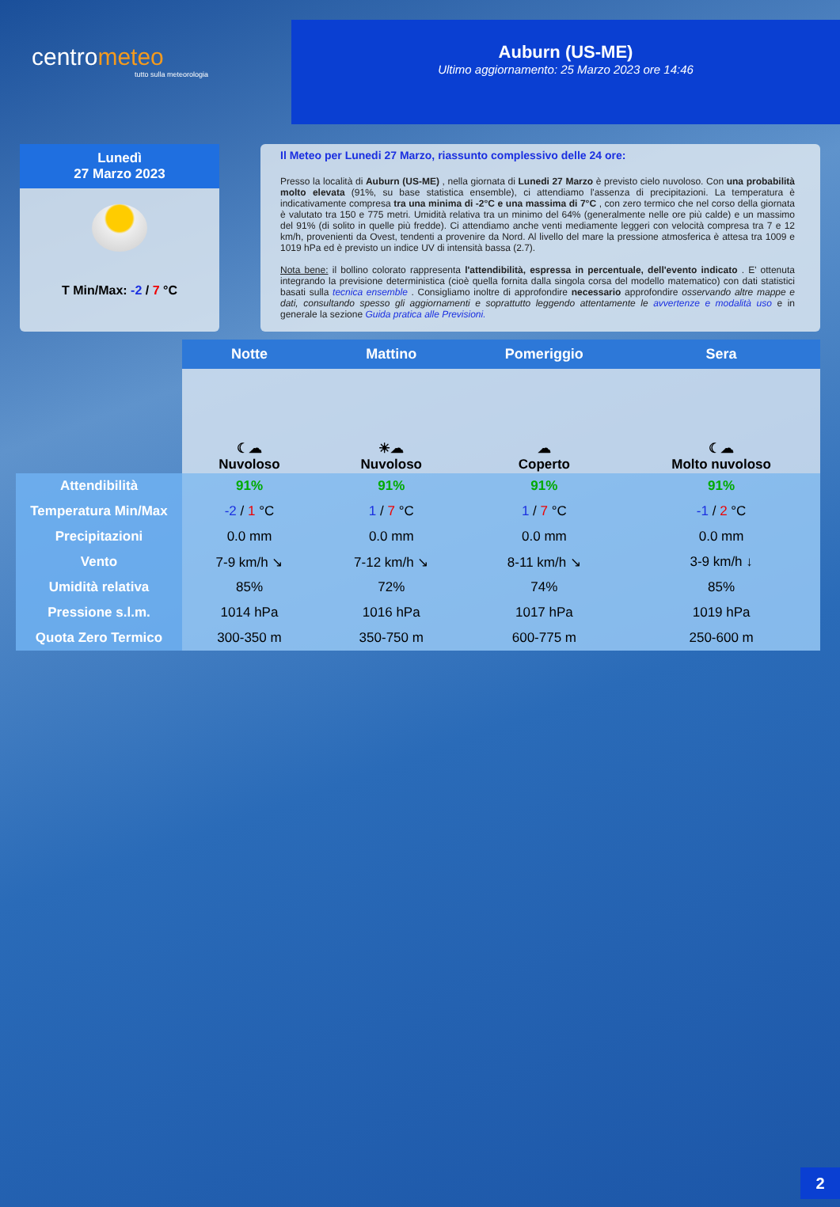centrometeo
tutto sulla meteorologia
Auburn (US-ME)
Ultimo aggiornamento: 25 Marzo 2023 ore 14:46
Lunedì
27 Marzo 2023
T Min/Max: -2 / 7 °C
Il Meteo per Lunedi 27 Marzo, riassunto complessivo delle 24 ore:
Presso la località di Auburn (US-ME) , nella giornata di Lunedi 27 Marzo è previsto cielo nuvoloso. Con una probabilità molto elevata (91%, su base statistica ensemble), ci attendiamo l'assenza di precipitazioni. La temperatura è indicativamente compresa tra una minima di -2°C e una massima di 7°C , con zero termico che nel corso della giornata è valutato tra 150 e 775 metri. Umidità relativa tra un minimo del 64% (generalmente nelle ore più calde) e un massimo del 91% (di solito in quelle più fredde). Ci attendiamo anche venti mediamente leggeri con velocità compresa tra 7 e 12 km/h, provenienti da Ovest, tendenti a provenire da Nord. Al livello del mare la pressione atmosferica è attesa tra 1009 e 1019 hPa ed è previsto un indice UV di intensità bassa (2.7).
Nota bene: il bollino colorato rappresenta l'attendibilità, espressa in percentuale, dell'evento indicato . E' ottenuta integrando la previsione deterministica (cioè quella fornita dalla singola corsa del modello matematico) con dati statistici basati sulla tecnica ensemble . Consigliamo inoltre di approfondire necessario approfondire osservando altre mappe e dati, consultando spesso gli aggiornamenti e soprattutto leggendo attentamente le avvertenze e modalità uso e in generale la sezione Guida pratica alle Previsioni.
| | Notte | Mattino | Pomeriggio | Sera |
| | ☾☁ Nuvoloso | ☀☁ Nuvoloso | ☁ Coperto | ☾☁ Molto nuvoloso |
| Attendibilità | 91% | 91% | 91% | 91% |
| Temperatura Min/Max | -2 / 1 °C | 1 / 7 °C | 1 / 7 °C | -1 / 2 °C |
| Precipitazioni | 0.0 mm | 0.0 mm | 0.0 mm | 0.0 mm |
| Vento | 7-9 km/h ↘ | 7-12 km/h ↘ | 8-11 km/h ↘ | 3-9 km/h ↓ |
| Umidità relativa | 85% | 72% | 74% | 85% |
| Pressione s.l.m. | 1014 hPa | 1016 hPa | 1017 hPa | 1019 hPa |
| Quota Zero Termico | 300-350 m | 350-750 m | 600-775 m | 250-600 m |
2